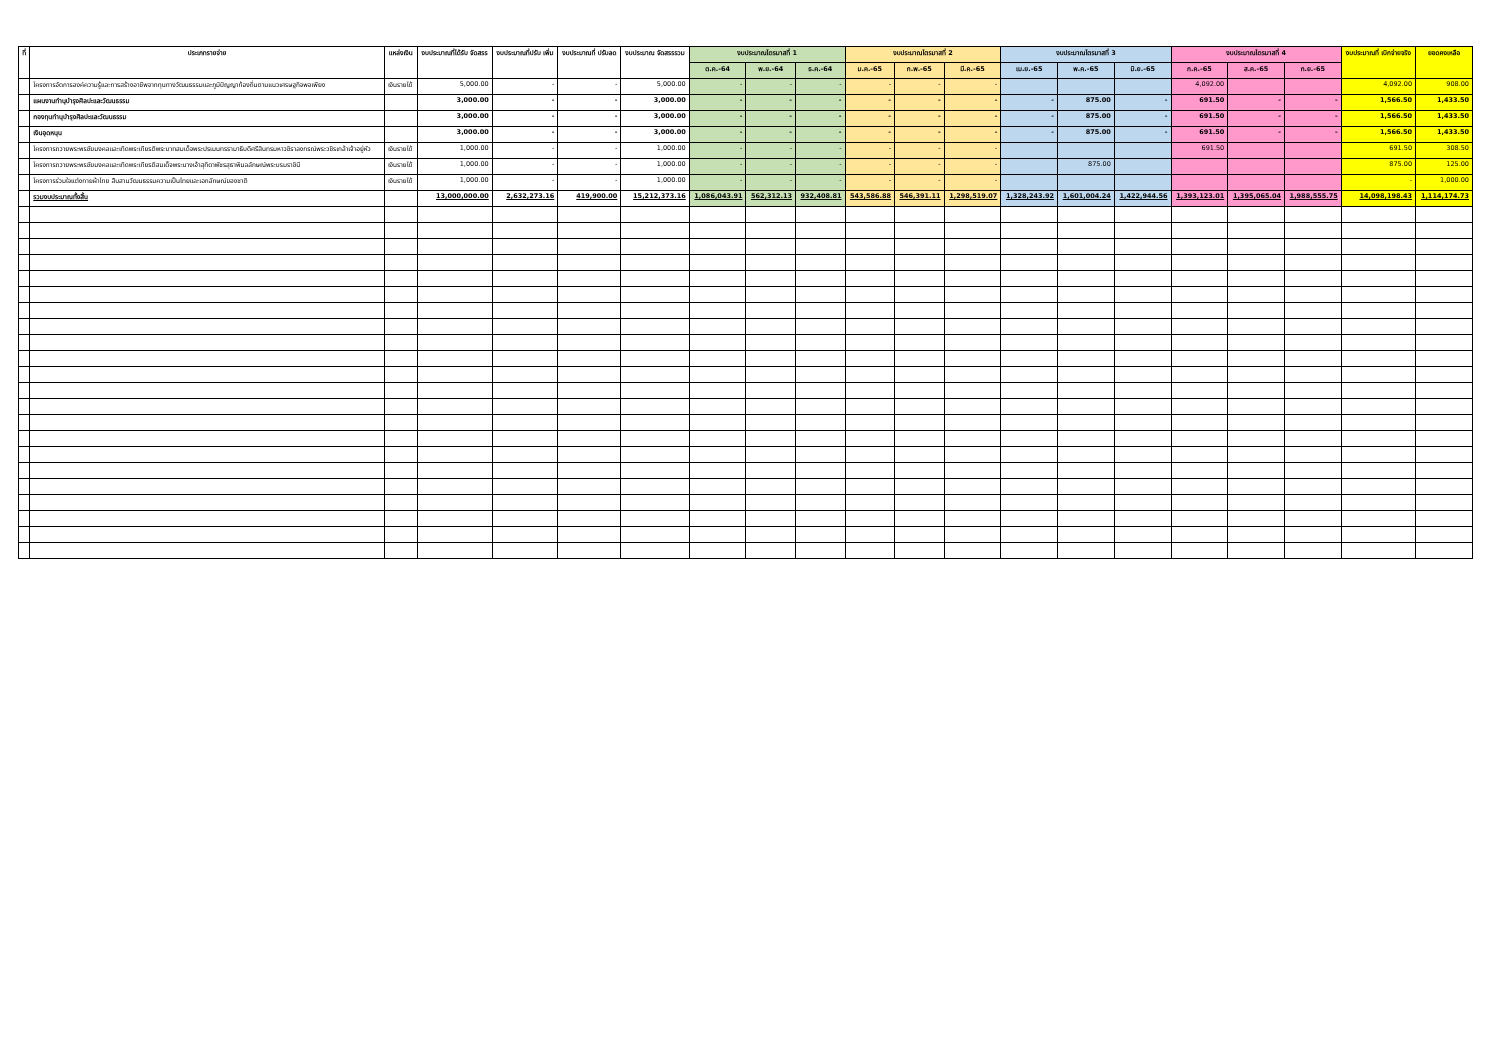| ที่ | ประเภทรายจ่าย | แหล่งเงิน | งบประมาณที่ได้รับ จัดสรร | งบประมาณที่ปรับ เพิ่ม | งบประมาณที่ ปรับลด | งบประมาณ จัดสรรรวม | งบประมาณไตรมาสที่ 1 | | | งบประมาณไตรมาสที่ 2 | | | งบประมาณไตรมาสที่ 3 | | | งบประมาณไตรมาสที่ 4 | | | งบประมาณที่ เบิกจ่ายจริง | ยอดคงเหลือ |
| --- | --- | --- | --- | --- | --- | --- | --- | --- | --- | --- | --- | --- | --- | --- | --- | --- | --- | --- | --- | --- |
| | | | | | | | ต.ค.-64 | พ.ย.-64 | ธ.ค.-64 | ม.ค.-65 | ก.พ.-65 | มี.ค.-65 | เม.ย.-65 | พ.ค.-65 | มิ.ย.-65 | ก.ค.-65 | ส.ค.-65 | ก.ย.-65 | | |
| | โครงการจัดการองค์ความรู้และการสร้างอาชีพจากทุนทางวัฒนธรรมและภูมิปัญญาท้องถิ่นตามแนวเศรษฐกิจพอเพียง | เงินรายได้ | 5,000.00 | - | - | 5,000.00 | - | - | - | - | - | - | | | | 4,092.00 | | | 4,092.00 | 908.00 |
| | แผนงานทำนุบำรุงศิลปะและวัฒนธรรม | | 3,000.00 | - | - | 3,000.00 | - | - | - | - | - | - | - | 875.00 | - | 691.50 | - | - | 1,566.50 | 1,433.50 |
| | กองทุนทำนุบำรุงศิลปะและวัฒนธรรม | | 3,000.00 | - | - | 3,000.00 | - | - | - | - | - | - | - | 875.00 | - | 691.50 | - | - | 1,566.50 | 1,433.50 |
| | เงินอุดหนุน | | 3,000.00 | - | - | 3,000.00 | - | - | - | - | - | - | - | 875.00 | - | 691.50 | - | - | 1,566.50 | 1,433.50 |
| | โครงการถวายพระพรชัยมงคลและเทิดพระเกียรติพระบาทสมเด็จพระปรเมนทรรามาธิบดีศรีสินทรมหาวชิราลงกรณ์พระวชิรเกล้าเจ้าอยู่หัว | เงินรายได้ | 1,000.00 | - | - | 1,000.00 | - | - | - | - | - | - | | | | 691.50 | | | 691.50 | 308.50 |
| | โครงการถวายพระพรชัยมงคลและเทิดพระเกียรติสมเด็จพระนางเจ้าสุทิดาพัชรสุธาพิมลลักษณ์พระบรมราชินี | เงินรายได้ | 1,000.00 | - | - | 1,000.00 | - | - | - | - | - | - | | 875.00 | | | | | 875.00 | 125.00 |
| | โครงการร่วมใจแต่งกายผ้าไทย สืบสานวัฒนธรรมความเป็นไทยและเอกลักษณ์ของชาติ | เงินรายได้ | 1,000.00 | - | - | 1,000.00 | - | - | - | - | - | - | | | | | | | - | 1,000.00 |
| | รวมงบประมาณทั้งสิ้น | | 13,000,000.00 | 2,632,273.16 | 419,900.00 | 15,212,373.16 | 1,086,043.91 | 562,312.13 | 932,408.81 | 543,586.88 | 546,391.11 | 1,298,519.07 | 1,328,243.92 | 1,601,004.24 | 1,422,944.56 | 1,393,123.01 | 1,395,065.04 | 1,988,555.75 | 14,098,198.43 | 1,114,174.73 |